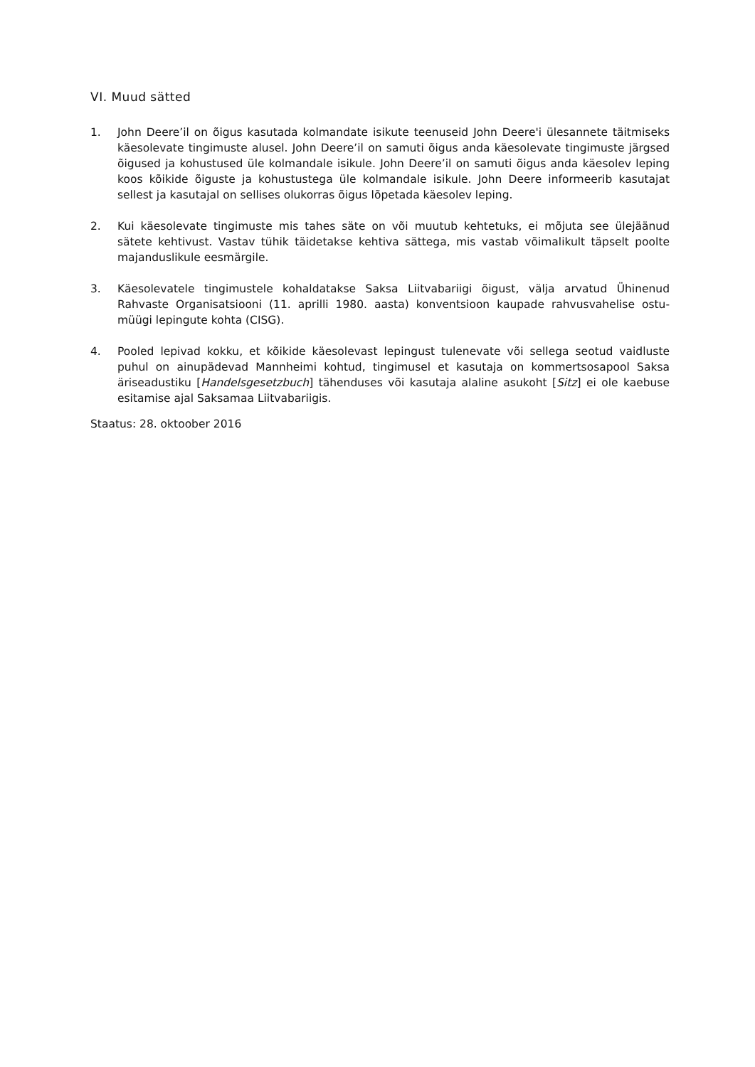VI. Muud sätted
1. John Deere’il on õigus kasutada kolmandate isikute teenuseid John Deere'i ülesannete täitmiseks käesolevate tingimuste alusel. John Deere’il on samuti õigus anda käesolevate tingimuste järgsed õigused ja kohustused üle kolmandale isikule. John Deere’il on samuti õigus anda käesolev leping koos kõikide õiguste ja kohustustega üle kolmandale isikule. John Deere informeerib kasutajat sellest ja kasutajal on sellises olukorras õigus lõpetada käesolev leping.
2. Kui käesolevate tingimuste mis tahes säte on või muutub kehtetuks, ei mõjuta see ülejäänud sätete kehtivust. Vastav tühik täidetakse kehtiva sättega, mis vastab võimalikult täpselt poolte majanduslikule eesmärgile.
3. Käesolevatele tingimustele kohaldatakse Saksa Liitvabariigi õigust, välja arvatud Ühinenud Rahvaste Organisatsiooni (11. aprilli 1980. aasta) konventsioon kaupade rahvusvahelise ostu-müügi lepingute kohta (CISG).
4. Pooled lepivad kokku, et kõikide käesolevast lepingust tulenevate või sellega seotud vaidluste puhul on ainupädevad Mannheimi kohtud, tingimusel et kasutaja on kommertsosapool Saksa äriseadustiku [Handelsgesetzbuch] tähenduses või kasutaja alaline asukoht [Sitz] ei ole kaebuse esitamise ajal Saksamaa Liitvabariigis.
Staatus: 28. oktoober 2016